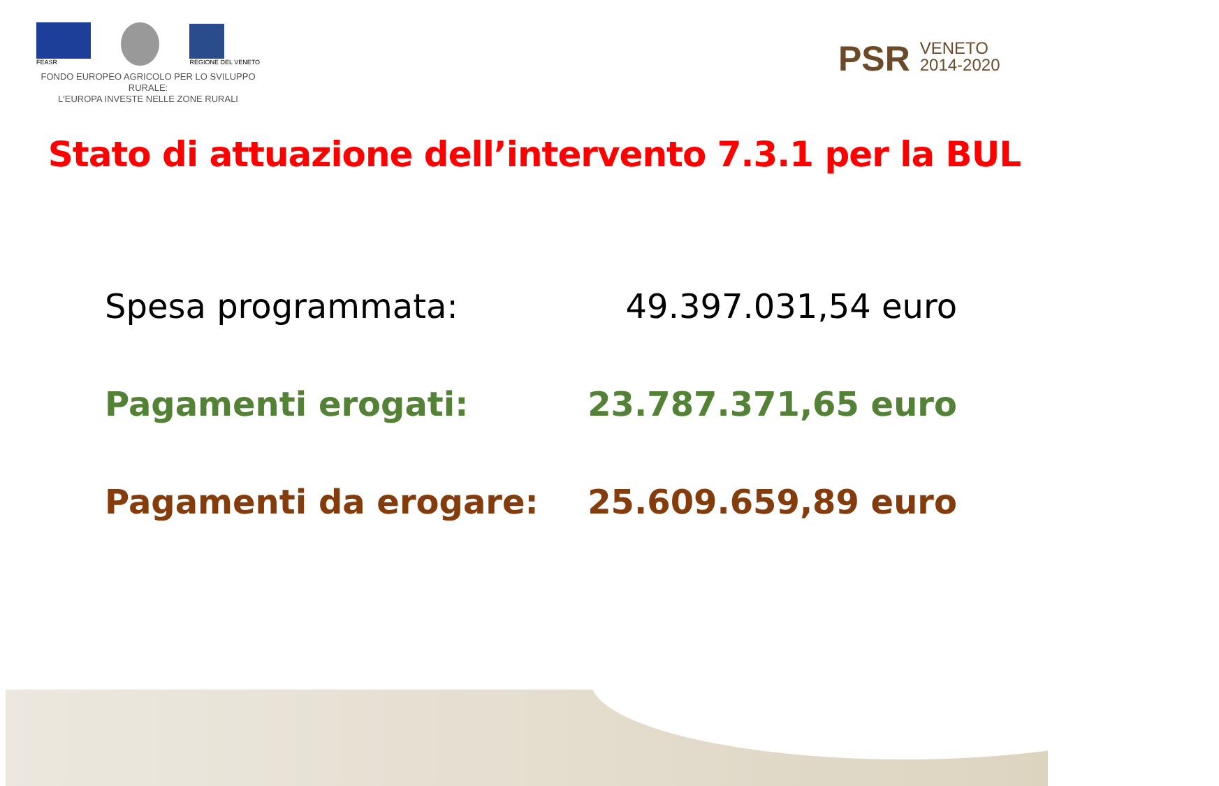FEASR
REGIONE DEL VENETO
FONDO EUROPEO AGRICOLO PER LO SVILUPPO RURALE:
L'EUROPA INVESTE NELLE ZONE RURALI
PSR VENETO
2014-2020
Stato di attuazione dell’intervento 7.3.1 per la BUL
Spesa programmata: 49.397.031,54 euro
Pagamenti erogati: 23.787.371,65 euro
Pagamenti da erogare: 25.609.659,89 euro